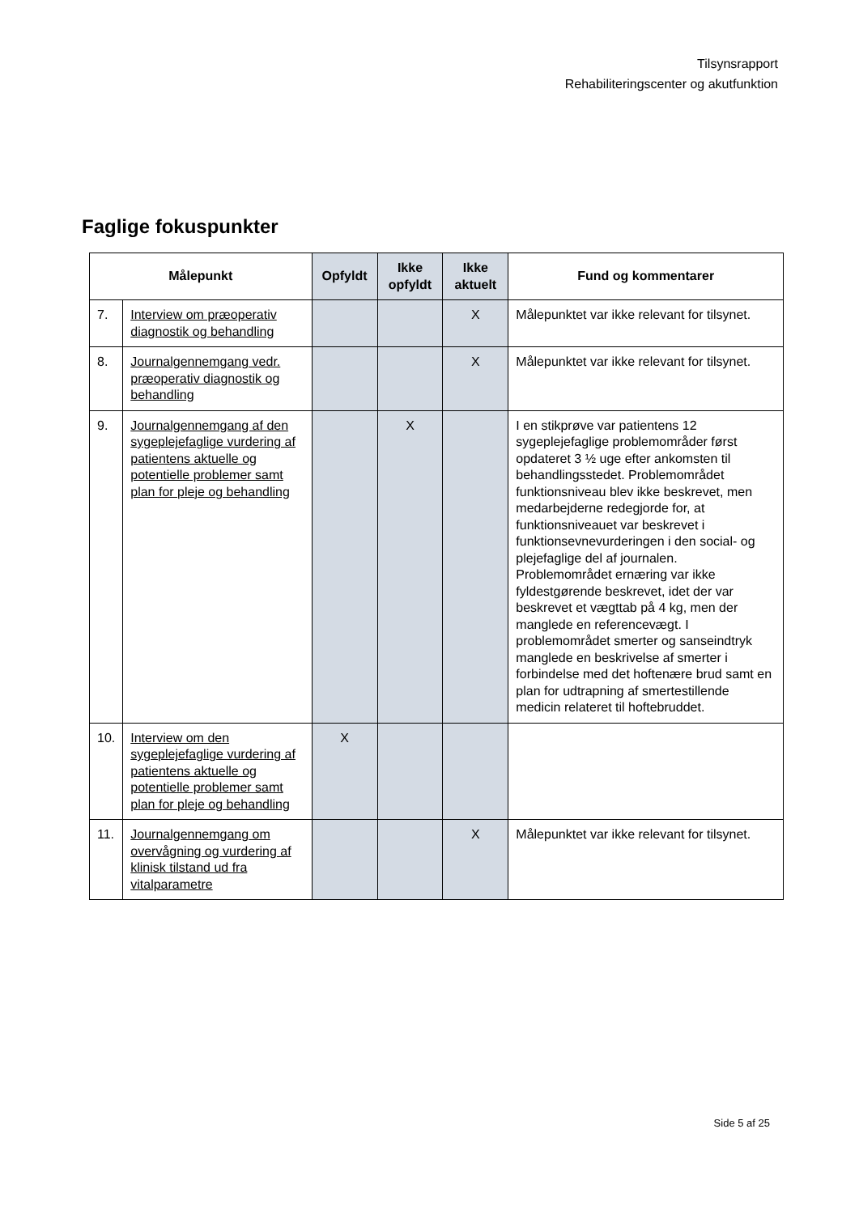Tilsynsrapport
Rehabiliteringscenter og akutfunktion
Faglige fokuspunkter
| Målepunkt | | Opfyldt | Ikke opfyldt | Ikke aktuelt | Fund og kommentarer |
| --- | --- | --- | --- | --- | --- |
| 7. | Interview om præoperativ diagnostik og behandling | | | X | Målepunktet var ikke relevant for tilsynet. |
| 8. | Journalgennemgang vedr. præoperativ diagnostik og behandling | | | X | Målepunktet var ikke relevant for tilsynet. |
| 9. | Journalgennemgang af den sygeplejefaglige vurdering af patientens aktuelle og potentielle problemer samt plan for pleje og behandling | | X | | I en stikprøve var patientens 12 sygeplejefaglige problemområder først opdateret 3 ½ uge efter ankomsten til behandlingsstedet. Problemområdet funktionsniveau blev ikke beskrevet, men medarbejderne redegjorde for, at funktionsniveauet var beskrevet i funktionsevnevurderingen i den social- og plejefaglige del af journalen. Problemområdet ernæring var ikke fyldestgørende beskrevet, idet der var beskrevet et vægttab på 4 kg, men der manglede en referencevægt. I problemområdet smerter og sanseindtryk manglede en beskrivelse af smerter i forbindelse med det hoftenære brud samt en plan for udtrapning af smertestillende medicin relateret til hoftebruddet. |
| 10. | Interview om den sygeplejefaglige vurdering af patientens aktuelle og potentielle problemer samt plan for pleje og behandling | X | | | |
| 11. | Journalgennemgang om overvågning og vurdering af klinisk tilstand ud fra vitalparametre | | | X | Målepunktet var ikke relevant for tilsynet. |
Side 5 af 25